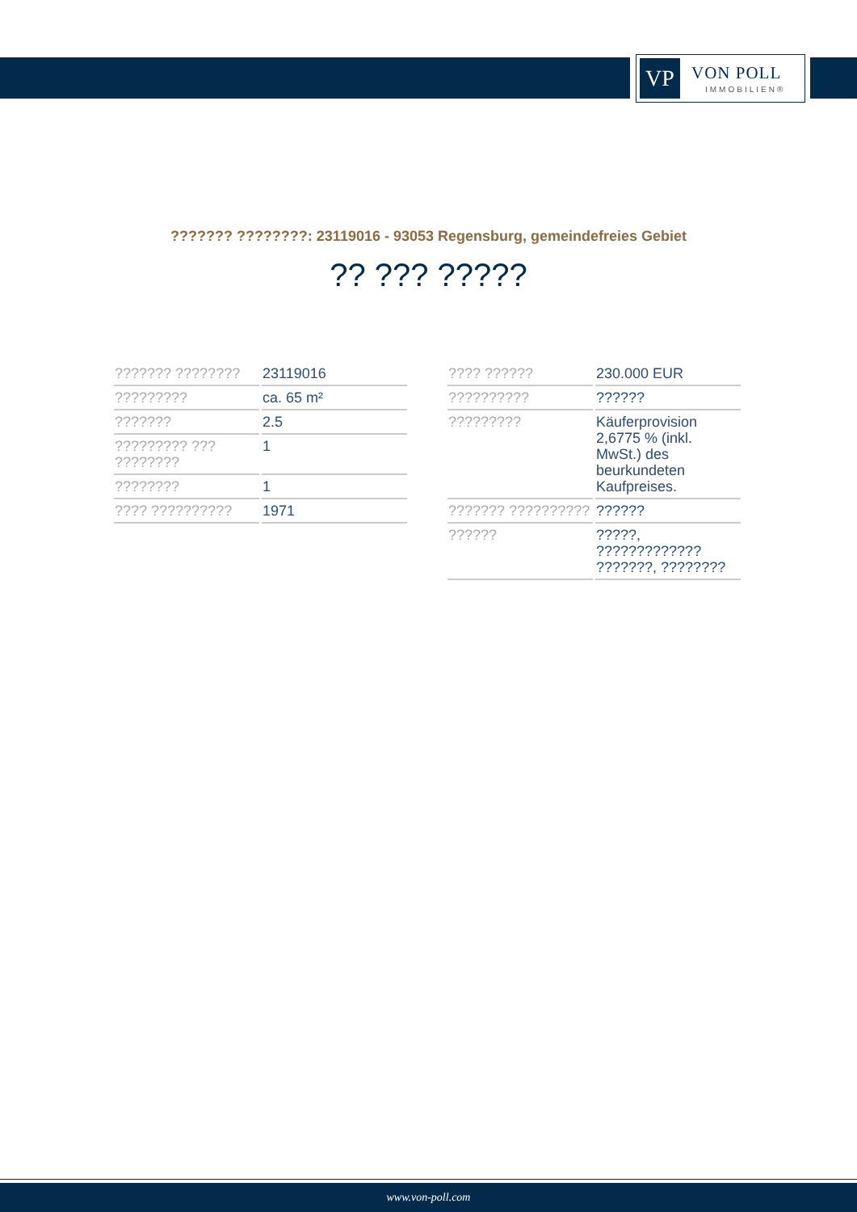VP VON POLL
IMMOBILIEN®
??????? ????????: 23119016 - 93053 Regensburg, gemeindefreies Gebiet
?? ??? ?????
| ??????? ???????? | 23119016 |
| ????????? | ca. 65 m² |
| ??????? | 2.5 |
| ????????? ??? ???????? | 1 |
| ???????? | 1 |
| ???? ?????????? | 1971 |
| ???? ?????? | 230.000 EUR |
| ?????????? | ?????? |
| ????????? | Käuferprovision 2,6775 % (inkl. MwSt.) des beurkundeten Kaufpreises. |
| ??????? ?????????? | ?????? |
| ?????? | ?????, ????????????? ???????, ???????? |
www.von-poll.com